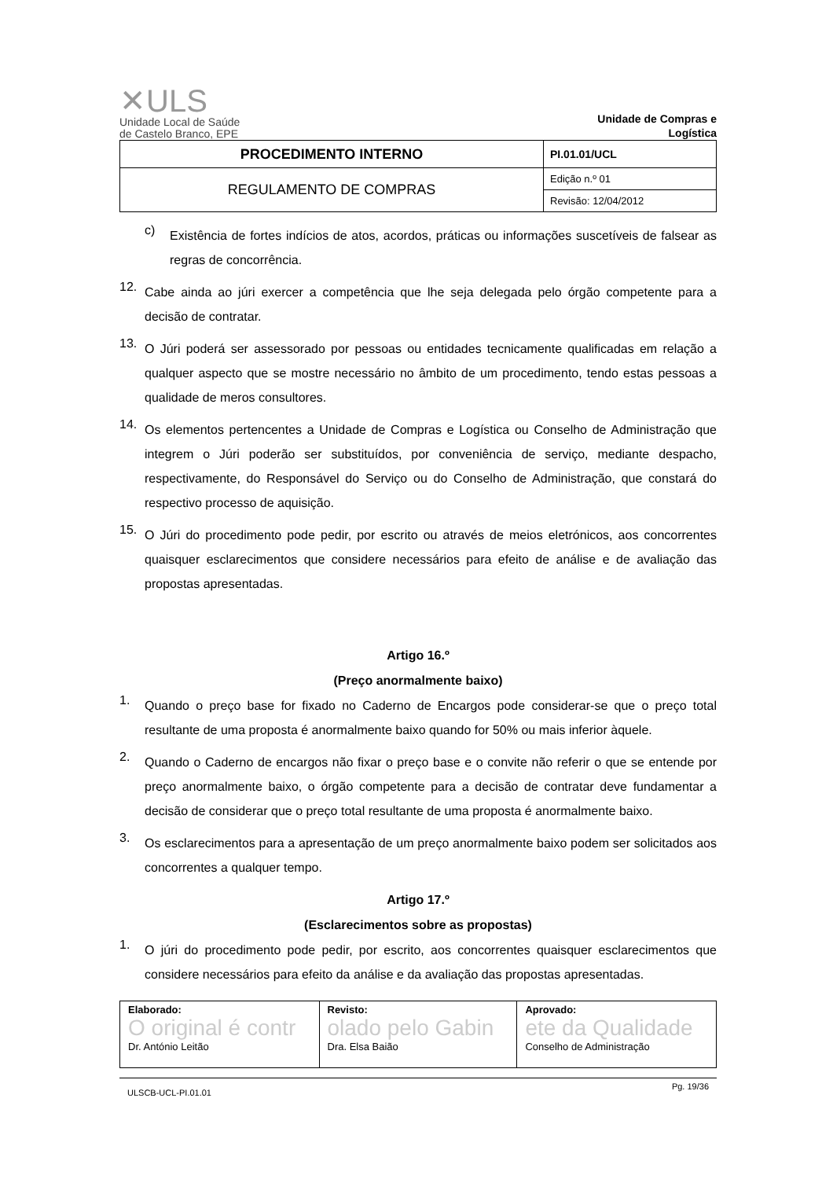✕ULS
Unidade Local de Saúde
de Castelo Branco, EPE
Unidade de Compras e Logística
| PROCEDIMENTO INTERNO | PI.01.01/UCL |
| REGULAMENTO DE COMPRAS | Edição n.º 01 |
| | Revisão: 12/04/2012 |
c)
Existência de fortes indícios de atos, acordos, práticas ou informações suscetíveis de falsear as regras de concorrência.
12.
Cabe ainda ao júri exercer a competência que lhe seja delegada pelo órgão competente para a decisão de contratar.
13.
O Júri poderá ser assessorado por pessoas ou entidades tecnicamente qualificadas em relação a qualquer aspecto que se mostre necessário no âmbito de um procedimento, tendo estas pessoas a qualidade de meros consultores.
14.
Os elementos pertencentes a Unidade de Compras e Logística ou Conselho de Administração que integrem o Júri poderão ser substituídos, por conveniência de serviço, mediante despacho, respectivamente, do Responsável do Serviço ou do Conselho de Administração, que constará do respectivo processo de aquisição.
15.
O Júri do procedimento pode pedir, por escrito ou através de meios eletrónicos, aos concorrentes quaisquer esclarecimentos que considere necessários para efeito de análise e de avaliação das propostas apresentadas.
Artigo 16.º
(Preço anormalmente baixo)
1.
Quando o preço base for fixado no Caderno de Encargos pode considerar-se que o preço total resultante de uma proposta é anormalmente baixo quando for 50% ou mais inferior àquele.
2.
Quando o Caderno de encargos não fixar o preço base e o convite não referir o que se entende por preço anormalmente baixo, o órgão competente para a decisão de contratar deve fundamentar a decisão de considerar que o preço total resultante de uma proposta é anormalmente baixo.
3.
Os esclarecimentos para a apresentação de um preço anormalmente baixo podem ser solicitados aos concorrentes a qualquer tempo.
Artigo 17.º
(Esclarecimentos sobre as propostas)
1.
O júri do procedimento pode pedir, por escrito, aos concorrentes quaisquer esclarecimentos que considere necessários para efeito da análise e da avaliação das propostas apresentadas.
| Elaborado: O original é contr Dr. António Leitão | Revisto: olado pelo Gabin Dra. Elsa Baião | Aprovado: ete da Qualidade Conselho de Administração |
ULSCB-UCL-PI.01.01 Pg. 19/36